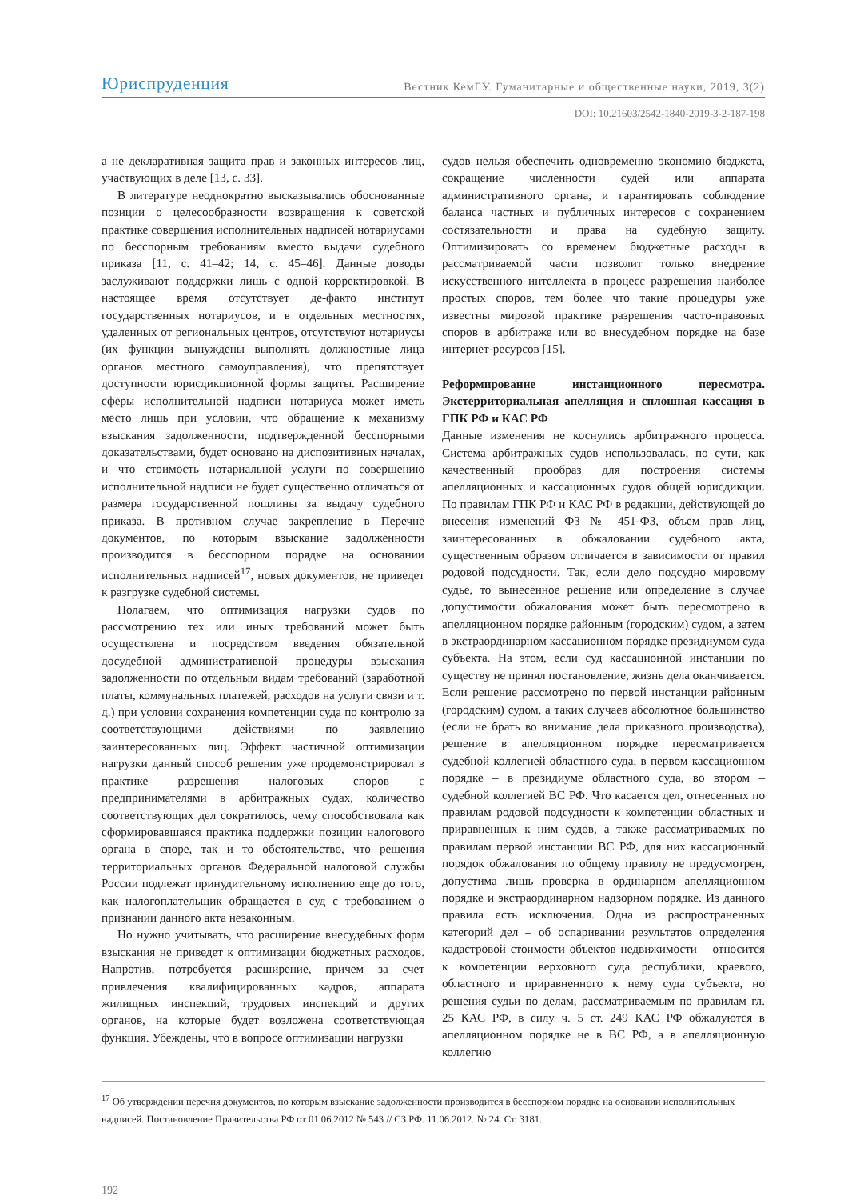Юриспруденция Вестник КемГУ. Гуманитарные и общественные науки, 2019, 3(2)
DOI: 10.21603/2542-1840-2019-3-2-187-198
а не декларативная защита прав и законных интересов лиц, участвующих в деле [13, с. 33].
В литературе неоднократно высказывались обоснованные позиции о целесообразности возвращения к советской практике совершения исполнительных надписей нотариусами по бесспорным требованиям вместо выдачи судебного приказа [11, с. 41–42; 14, с. 45–46]. Данные доводы заслуживают поддержки лишь с одной корректировкой. В настоящее время отсутствует де-факто институт государственных нотариусов, и в отдельных местностях, удаленных от региональных центров, отсутствуют нотариусы (их функции вынуждены выполнять должностные лица органов местного самоуправления), что препятствует доступности юрисдикционной формы защиты. Расширение сферы исполнительной надписи нотариуса может иметь место лишь при условии, что обращение к механизму взыскания задолженности, подтвержденной бесспорными доказательствами, будет основано на диспозитивных началах, и что стоимость нотариальной услуги по совершению исполнительной надписи не будет существенно отличаться от размера государственной пошлины за выдачу судебного приказа. В противном случае закрепление в Перечне документов, по которым взыскание задолженности производится в бесспорном порядке на основании исполнительных надписей<sup>17</sup>, новых документов, не приведет к разгрузке судебной системы.
Полагаем, что оптимизация нагрузки судов по рассмотрению тех или иных требований может быть осуществлена и посредством введения обязательной досудебной административной процедуры взыскания задолженности по отдельным видам требований (заработной платы, коммунальных платежей, расходов на услуги связи и т. д.) при условии сохранения компетенции суда по контролю за соответствующими действиями по заявлению заинтересованных лиц. Эффект частичной оптимизации нагрузки данный способ решения уже продемонстрировал в практике разрешения налоговых споров с предпринимателями в арбитражных судах, количество соответствующих дел сократилось, чему способствовала как сформировавшаяся практика поддержки позиции налогового органа в споре, так и то обстоятельство, что решения территориальных органов Федеральной налоговой службы России подлежат принудительному исполнению еще до того, как налогоплательщик обращается в суд с требованием о признании данного акта незаконным.
Но нужно учитывать, что расширение внесудебных форм взыскания не приведет к оптимизации бюджетных расходов. Напротив, потребуется расширение, причем за счет привлечения квалифицированных кадров, аппарата жилищных инспекций, трудовых инспекций и других органов, на которые будет возложена соответствующая функция. Убеждены, что в вопросе оптимизации нагрузки
судов нельзя обеспечить одновременно экономию бюджета, сокращение численности судей или аппарата административного органа, и гарантировать соблюдение баланса частных и публичных интересов с сохранением состязательности и права на судебную защиту. Оптимизировать со временем бюджетные расходы в рассматриваемой части позволит только внедрение искусственного интеллекта в процесс разрешения наиболее простых споров, тем более что такие процедуры уже известны мировой практике разрешения часто-правовых споров в арбитраже или во внесудебном порядке на базе интернет-ресурсов [15].
Реформирование инстанционного пересмотра. Экстерриториальная апелляция и сплошная кассация в ГПК РФ и КАС РФ
Данные изменения не коснулись арбитражного процесса. Система арбитражных судов использовалась, по сути, как качественный прообраз для построения системы апелляционных и кассационных судов общей юрисдикции. По правилам ГПК РФ и КАС РФ в редакции, действующей до внесения изменений ФЗ № 451-ФЗ, объем прав лиц, заинтересованных в обжаловании судебного акта, существенным образом отличается в зависимости от правил родовой подсудности. Так, если дело подсудно мировому судье, то вынесенное решение или определение в случае допустимости обжалования может быть пересмотрено в апелляционном порядке районным (городским) судом, а затем в экстраординарном кассационном порядке президиумом суда субъекта. На этом, если суд кассационной инстанции по существу не принял постановление, жизнь дела оканчивается. Если решение рассмотрено по первой инстанции районным (городским) судом, а таких случаев абсолютное большинство (если не брать во внимание дела приказного производства), решение в апелляционном порядке пересматривается судебной коллегией областного суда, в первом кассационном порядке – в президиуме областного суда, во втором – судебной коллегией ВС РФ. Что касается дел, отнесенных по правилам родовой подсудности к компетенции областных и приравненных к ним судов, а также рассматриваемых по правилам первой инстанции ВС РФ, для них кассационный порядок обжалования по общему правилу не предусмотрен, допустима лишь проверка в ординарном апелляционном порядке и экстраординарном надзорном порядке. Из данного правила есть исключения. Одна из распространенных категорий дел – об оспаривании результатов определения кадастровой стоимости объектов недвижимости – относится к компетенции верховного суда республики, краевого, областного и приравненного к нему суда субъекта, но решения судьи по делам, рассматриваемым по правилам гл. 25 КАС РФ, в силу ч. 5 ст. 249 КАС РФ обжалуются в апелляционном порядке не в ВС РФ, а в апелляционную коллегию
<sup>17</sup> Об утверждении перечня документов, по которым взыскание задолженности производится в бесспорном порядке на основании исполнительных надписей. Постановление Правительства РФ от 01.06.2012 № 543 // СЗ РФ. 11.06.2012. № 24. Ст. 3181.
192